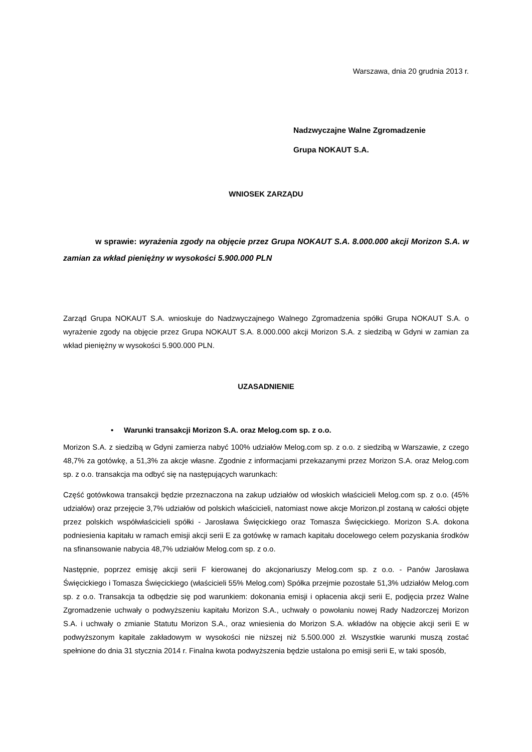Warszawa, dnia 20 grudnia 2013 r.
Nadzwyczajne Walne Zgromadzenie
Grupa NOKAUT S.A.
WNIOSEK ZARZĄDU
w sprawie: wyrażenia zgody na objęcie przez Grupa NOKAUT S.A. 8.000.000 akcji Morizon S.A. w zamian za wkład pieniężny w wysokości 5.900.000 PLN
Zarząd Grupa NOKAUT S.A. wnioskuje do Nadzwyczajnego Walnego Zgromadzenia spółki Grupa NOKAUT S.A. o wyrażenie zgody na objęcie przez Grupa NOKAUT S.A. 8.000.000 akcji Morizon S.A. z siedzibą w Gdyni w zamian za wkład pieniężny w wysokości 5.900.000 PLN.
UZASADNIENIE
• Warunki transakcji Morizon S.A. oraz Melog.com sp. z o.o.
Morizon S.A. z siedzibą w Gdyni zamierza nabyć 100% udziałów Melog.com sp. z o.o. z siedzibą w Warszawie, z czego 48,7% za gotówkę, a 51,3% za akcje własne. Zgodnie z informacjami przekazanymi przez Morizon S.A. oraz Melog.com sp. z o.o. transakcja ma odbyć się na następujących warunkach:
Część gotówkowa transakcji będzie przeznaczona na zakup udziałów od włoskich właścicieli Melog.com sp. z o.o. (45% udziałów) oraz przejęcie 3,7% udziałów od polskich właścicieli, natomiast nowe akcje Morizon.pl zostaną w całości objęte przez polskich współwłaścicieli spółki - Jarosława Święcickiego oraz Tomasza Święcickiego. Morizon S.A. dokona podniesienia kapitału w ramach emisji akcji serii E za gotówkę w ramach kapitału docelowego celem pozyskania środków na sfinansowanie nabycia 48,7% udziałów Melog.com sp. z o.o.
Następnie, poprzez emisję akcji serii F kierowanej do akcjonariuszy Melog.com sp. z o.o. - Panów Jarosława Święcickiego i Tomasza Święcickiego (właścicieli 55% Melog.com) Spółka przejmie pozostałe 51,3% udziałów Melog.com sp. z o.o. Transakcja ta odbędzie się pod warunkiem: dokonania emisji i opłacenia akcji serii E, podjęcia przez Walne Zgromadzenie uchwały o podwyższeniu kapitału Morizon S.A., uchwały o powołaniu nowej Rady Nadzorczej Morizon S.A. i uchwały o zmianie Statutu Morizon S.A., oraz wniesienia do Morizon S.A. wkładów na objęcie akcji serii E w podwyższonym kapitale zakładowym w wysokości nie niższej niż 5.500.000 zł. Wszystkie warunki muszą zostać spełnione do dnia 31 stycznia 2014 r. Finalna kwota podwyższenia będzie ustalona po emisji serii E, w taki sposób,